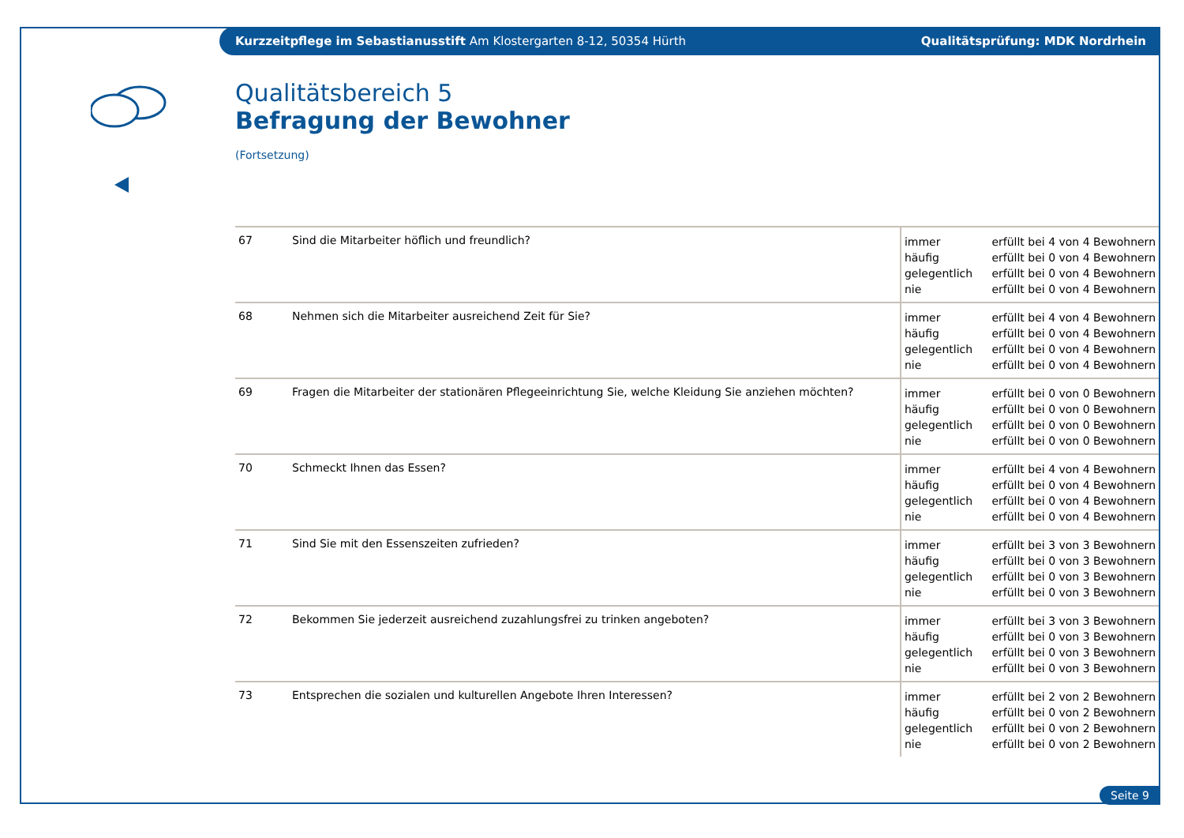Kurzzeitpflege im Sebastianusstift Am Klostergarten 8-12, 50354 Hürth Qualitätsprüfung: MDK Nordrhein
Qualitätsbereich 5
Befragung der Bewohner
(Fortsetzung)
| 67 | Sind die Mitarbeiter höflich und freundlich? | immer häufig gelegentlich nie | erfüllt bei 4 von 4 Bewohnern erfüllt bei 0 von 4 Bewohnern erfüllt bei 0 von 4 Bewohnern erfüllt bei 0 von 4 Bewohnern |
| 68 | Nehmen sich die Mitarbeiter ausreichend Zeit für Sie? | immer häufig gelegentlich nie | erfüllt bei 4 von 4 Bewohnern erfüllt bei 0 von 4 Bewohnern erfüllt bei 0 von 4 Bewohnern erfüllt bei 0 von 4 Bewohnern |
| 69 | Fragen die Mitarbeiter der stationären Pflegeeinrichtung Sie, welche Kleidung Sie anziehen möchten? | immer häufig gelegentlich nie | erfüllt bei 0 von 0 Bewohnern erfüllt bei 0 von 0 Bewohnern erfüllt bei 0 von 0 Bewohnern erfüllt bei 0 von 0 Bewohnern |
| 70 | Schmeckt Ihnen das Essen? | immer häufig gelegentlich nie | erfüllt bei 4 von 4 Bewohnern erfüllt bei 0 von 4 Bewohnern erfüllt bei 0 von 4 Bewohnern erfüllt bei 0 von 4 Bewohnern |
| 71 | Sind Sie mit den Essenszeiten zufrieden? | immer häufig gelegentlich nie | erfüllt bei 3 von 3 Bewohnern erfüllt bei 0 von 3 Bewohnern erfüllt bei 0 von 3 Bewohnern erfüllt bei 0 von 3 Bewohnern |
| 72 | Bekommen Sie jederzeit ausreichend zuzahlungsfrei zu trinken angeboten? | immer häufig gelegentlich nie | erfüllt bei 3 von 3 Bewohnern erfüllt bei 0 von 3 Bewohnern erfüllt bei 0 von 3 Bewohnern erfüllt bei 0 von 3 Bewohnern |
| 73 | Entsprechen die sozialen und kulturellen Angebote Ihren Interessen? | immer häufig gelegentlich nie | erfüllt bei 2 von 2 Bewohnern erfüllt bei 0 von 2 Bewohnern erfüllt bei 0 von 2 Bewohnern erfüllt bei 0 von 2 Bewohnern |
Seite 9